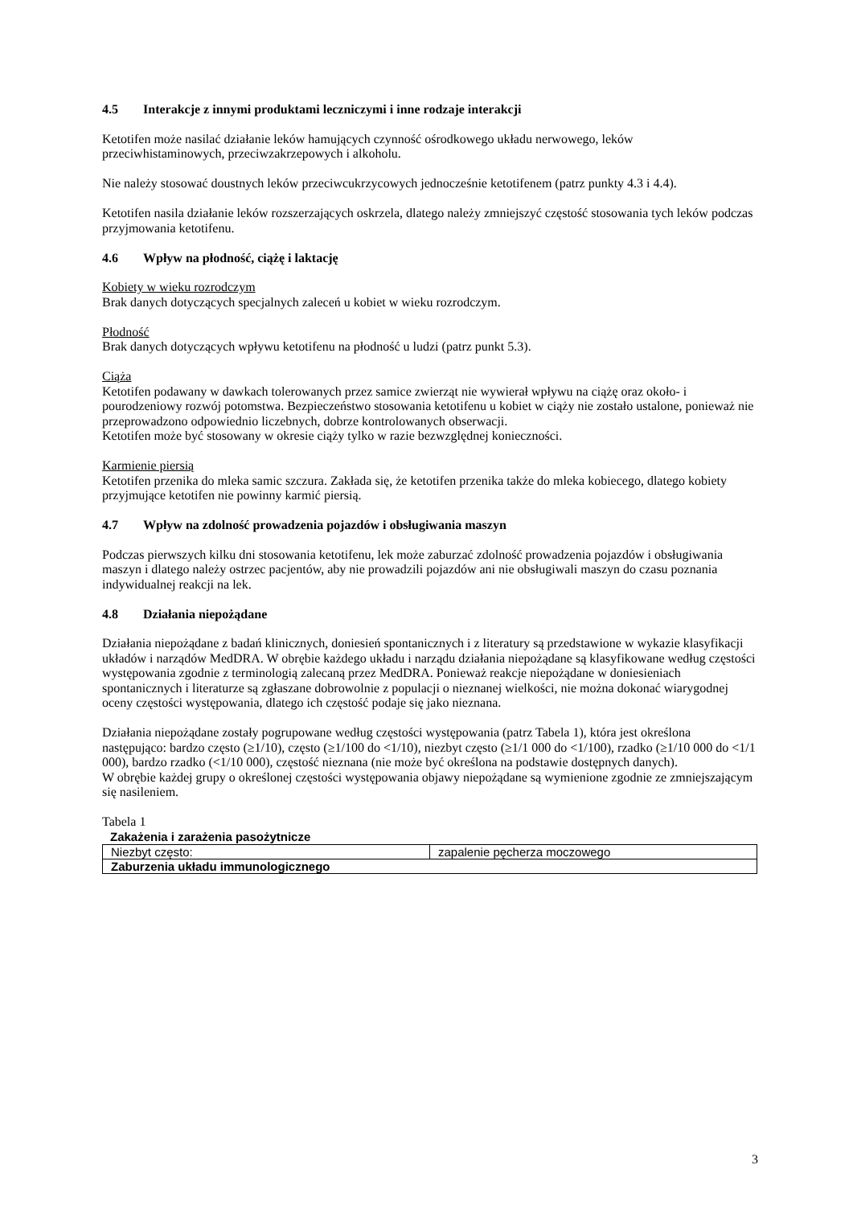4.5 Interakcje z innymi produktami leczniczymi i inne rodzaje interakcji
Ketotifen może nasilać działanie leków hamujących czynność ośrodkowego układu nerwowego, leków przeciwhistaminowych, przeciwzakrzepowych i alkoholu.
Nie należy stosować doustnych leków przeciwcukrzycowych jednocześnie ketotifenem (patrz punkty 4.3 i 4.4).
Ketotifen nasila działanie leków rozszerzających oskrzela, dlatego należy zmniejszyć częstość stosowania tych leków podczas przyjmowania ketotifenu.
4.6 Wpływ na płodność, ciążę i laktację
Kobiety w wieku rozrodczym
Brak danych dotyczących specjalnych zaleceń u kobiet w wieku rozrodczym.
Płodność
Brak danych dotyczących wpływu ketotifenu na płodność u ludzi (patrz punkt 5.3).
Ciąża
Ketotifen podawany w dawkach tolerowanych przez samice zwierząt nie wywierał wpływu na ciążę oraz około- i pourodzeniowy rozwój potomstwa. Bezpieczeństwo stosowania ketotifenu u kobiet w ciąży nie zostało ustalone, ponieważ nie przeprowadzono odpowiednio liczebnych, dobrze kontrolowanych obserwacji.
Ketotifen może być stosowany w okresie ciąży tylko w razie bezwzględnej konieczności.
Karmienie piersią
Ketotifen przenika do mleka samic szczura. Zakłada się, że ketotifen przenika także do mleka kobiecego, dlatego kobiety przyjmujące ketotifen nie powinny karmić piersią.
4.7 Wpływ na zdolność prowadzenia pojazdów i obsługiwania maszyn
Podczas pierwszych kilku dni stosowania ketotifenu, lek może zaburzać zdolność prowadzenia pojazdów i obsługiwania maszyn i dlatego należy ostrzec pacjentów, aby nie prowadzili pojazdów ani nie obsługiwali maszyn do czasu poznania indywidualnej reakcji na lek.
4.8 Działania niepożądane
Działania niepożądane z badań klinicznych, doniesień spontanicznych i z literatury są przedstawione w wykazie klasyfikacji układów i narządów MedDRA. W obrębie każdego układu i narządu działania niepożądane są klasyfikowane według częstości występowania zgodnie z terminologią zalecaną przez MedDRA. Ponieważ reakcje niepożądane w doniesieniach spontanicznych i literaturze są zgłaszane dobrowolnie z populacji o nieznanej wielkości, nie można dokonać wiarygodnej oceny częstości występowania, dlatego ich częstość podaje się jako nieznana.
Działania niepożądane zostały pogrupowane według częstości występowania (patrz Tabela 1), która jest określona następująco: bardzo często (≥1/10), często (≥1/100 do <1/10), niezbyt często (≥1/1 000 do <1/100), rzadko (≥1/10 000 do <1/1 000), bardzo rzadko (<1/10 000), częstość nieznana (nie może być określona na podstawie dostępnych danych).
W obrębie każdej grupy o określonej częstości występowania objawy niepożądane są wymienione zgodnie ze zmniejszającym się nasileniem.
Tabela 1
Zakażenia i zarażenia pasożytnicze
| Niezbyt często: | zapalenie pęcherza moczowego |
| Zaburzenia układu immunologicznego | |
3